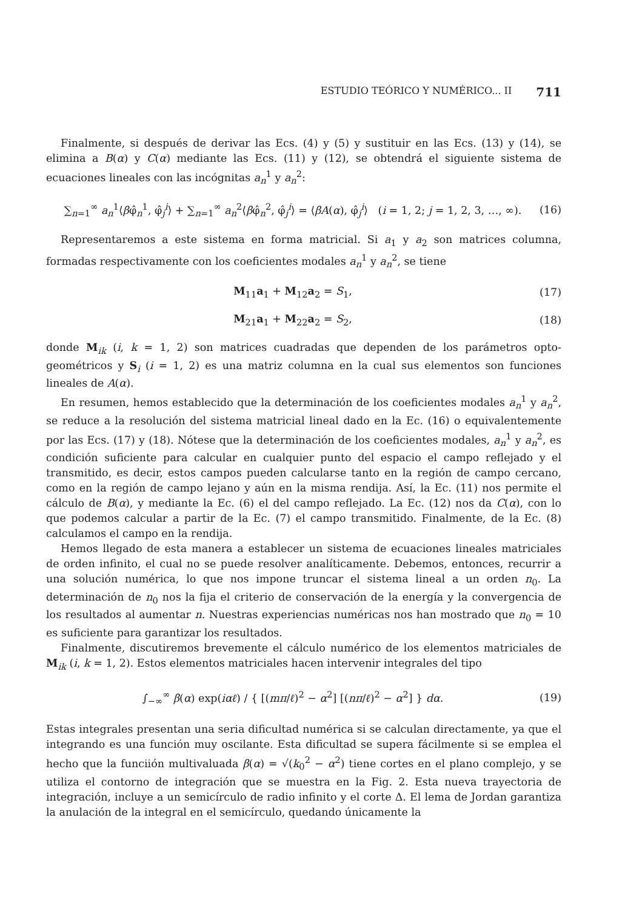ESTUDIO TEÓRICO Y NUMÉRICO... II 711
Finalmente, si después de derivar las Ecs. (4) y (5) y sustituir en las Ecs. (13) y (14), se elimina a B(α) y C(α) mediante las Ecs. (11) y (12), se obtendrá el siguiente sistema de ecuaciones lineales con las incógnitas a<sub>n</sub><sup>1</sup> y a<sub>n</sub><sup>2</sup>:
∑<sub>n=1</sub><sup>∞</sup> a<sub>n</sub><sup>1</sup>⟨βφ̂<sub>n</sub><sup>1</sup>, φ̂<sub>j</sub><sup>i</sup>⟩ + ∑<sub>n=1</sub><sup>∞</sup> a<sub>n</sub><sup>2</sup>⟨βφ̂<sub>n</sub><sup>2</sup>, φ̂<sub>j</sub><sup>i</sup>⟩ = ⟨βA(α), φ̂<sub>j</sub><sup>i</sup>⟩ (i = 1, 2; j = 1, 2, 3, …, ∞). (16)
Representaremos a este sistema en forma matricial. Si a<sub>1</sub> y a<sub>2</sub> son matrices columna, formadas respectivamente con los coeficientes modales a<sub>n</sub><sup>1</sup> y a<sub>n</sub><sup>2</sup>, se tiene
M<sub>11</sub>a<sub>1</sub> + M<sub>12</sub>a<sub>2</sub> = S<sub>1</sub>, (17)
M<sub>21</sub>a<sub>1</sub> + M<sub>22</sub>a<sub>2</sub> = S<sub>2</sub>, (18)
donde M<sub>ik</sub> (i, k = 1, 2) son matrices cuadradas que dependen de los parámetros opto-geométricos y S<sub>i</sub> (i = 1, 2) es una matriz columna en la cual sus elementos son funciones lineales de A(α).
En resumen, hemos establecido que la determinación de los coeficientes modales a<sub>n</sub><sup>1</sup> y a<sub>n</sub><sup>2</sup>, se reduce a la resolución del sistema matricial lineal dado en la Ec. (16) o equivalentemente por las Ecs. (17) y (18). Nótese que la determinación de los coeficientes modales, a<sub>n</sub><sup>1</sup> y a<sub>n</sub><sup>2</sup>, es condición suficiente para calcular en cualquier punto del espacio el campo reflejado y el transmitido, es decir, estos campos pueden calcularse tanto en la región de campo cercano, como en la región de campo lejano y aún en la misma rendija. Así, la Ec. (11) nos permite el cálculo de B(α), y mediante la Ec. (6) el del campo reflejado. La Ec. (12) nos da C(α), con lo que podemos calcular a partir de la Ec. (7) el campo transmitido. Finalmente, de la Ec. (8) calculamos el campo en la rendija.
Hemos llegado de esta manera a establecer un sistema de ecuaciones lineales matriciales de orden infinito, el cual no se puede resolver analíticamente. Debemos, entonces, recurrir a una solución numérica, lo que nos impone truncar el sistema lineal a un orden n<sub>0</sub>. La determinación de n<sub>0</sub> nos la fija el criterio de conservación de la energía y la convergencia de los resultados al aumentar n. Nuestras experiencias numéricas nos han mostrado que n<sub>0</sub> = 10 es suficiente para garantizar los resultados.
Finalmente, discutiremos brevemente el cálculo numérico de los elementos matriciales de M<sub>ik</sub> (i, k = 1, 2). Estos elementos matriciales hacen intervenir integrales del tipo
∫<sub>−∞</sub><sup>∞</sup> β(α) exp(iαℓ) / { [(mπ/ℓ)<sup>2</sup> − α<sup>2</sup>] [(nπ/ℓ)<sup>2</sup> − α<sup>2</sup>] } dα. (19)
Estas integrales presentan una seria dificultad numérica si se calculan directamente, ya que el integrando es una función muy oscilante. Esta dificultad se supera fácilmente si se emplea el hecho que la funciión multivaluada β(α) = √(k<sub>0</sub><sup>2</sup> − α<sup>2</sup>) tiene cortes en el plano complejo, y se utiliza el contorno de integración que se muestra en la Fig. 2. Esta nueva trayectoria de integración, incluye a un semicírculo de radio infinito y el corte Δ. El lema de Jordan garantiza la anulación de la integral en el semicírculo, quedando únicamente la